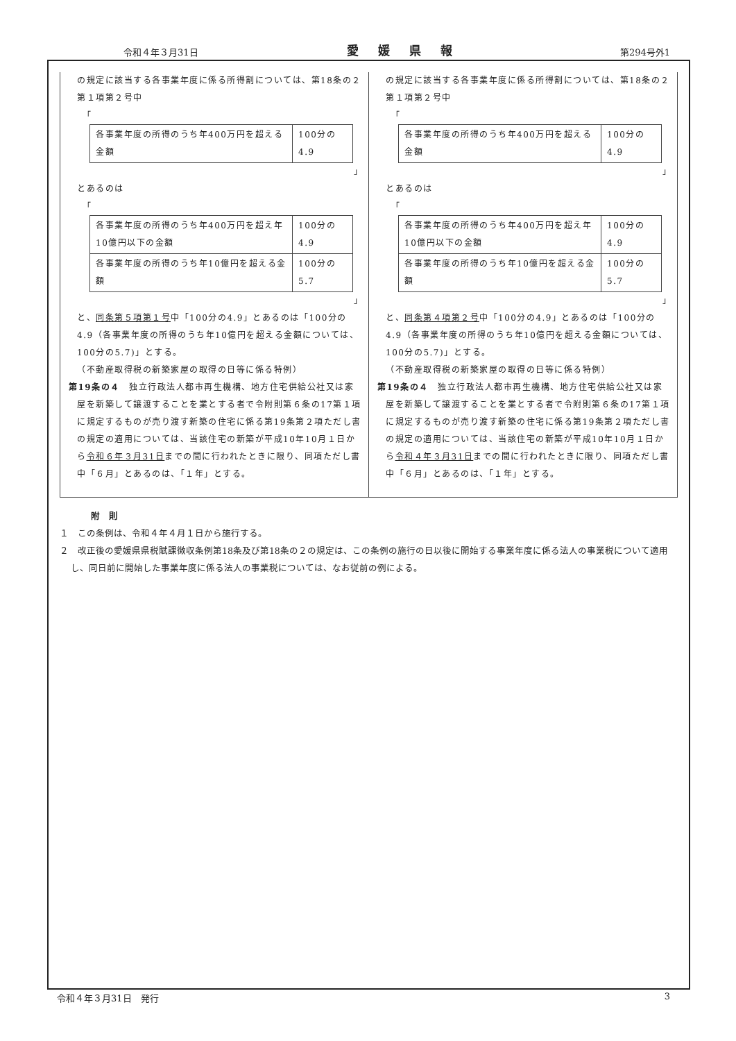令和４年３月31日 愛媛県報 第294号外1
の規定に該当する各事業年度に係る所得割については、第18条の２第１項第２号中
「
| 各事業年度の所得のうち年400万円を超える金額 | 100分の4.9 |
」
とあるのは
「
| 各事業年度の所得のうち年400万円を超え年10億円以下の金額 | 100分の4.9 |
| 各事業年度の所得のうち年10億円を超える金額 | 100分の5.7 |
」
と、同条第５項第１号中「100分の4.9」とあるのは「100分の4.9（各事業年度の所得のうち年10億円を超える金額については、100分の5.7)」とする。
（不動産取得税の新築家屋の取得の日等に係る特例）
第19条の４　独立行政法人都市再生機構、地方住宅供給公社又は家屋を新築して譲渡することを業とする者で令附則第６条の17第１項に規定するものが売り渡す新築の住宅に係る第19条第２項ただし書の規定の適用については、当該住宅の新築が平成10年10月１日から令和６年３月31日までの間に行われたときに限り、同項ただし書中「６月」とあるのは、「１年」とする。
の規定に該当する各事業年度に係る所得割については、第18条の２第１項第２号中
「
| 各事業年度の所得のうち年400万円を超える金額 | 100分の4.9 |
」
とあるのは
「
| 各事業年度の所得のうち年400万円を超え年10億円以下の金額 | 100分の4.9 |
| 各事業年度の所得のうち年10億円を超える金額 | 100分の5.7 |
」
と、同条第４項第２号中「100分の4.9」とあるのは「100分の4.9（各事業年度の所得のうち年10億円を超える金額については、100分の5.7)」とする。
（不動産取得税の新築家屋の取得の日等に係る特例）
第19条の４　独立行政法人都市再生機構、地方住宅供給公社又は家屋を新築して譲渡することを業とする者で令附則第６条の17第１項に規定するものが売り渡す新築の住宅に係る第19条第２項ただし書の規定の適用については、当該住宅の新築が平成10年10月１日から令和４年３月31日までの間に行われたときに限り、同項ただし書中「６月」とあるのは、「１年」とする。
附　則
１　この条例は、令和４年４月１日から施行する。
２　改正後の愛媛県県税賦課徴収条例第18条及び第18条の２の規定は、この条例の施行の日以後に開始する事業年度に係る法人の事業税について適用し、同日前に開始した事業年度に係る法人の事業税については、なお従前の例による。
令和４年３月31日　発行 3